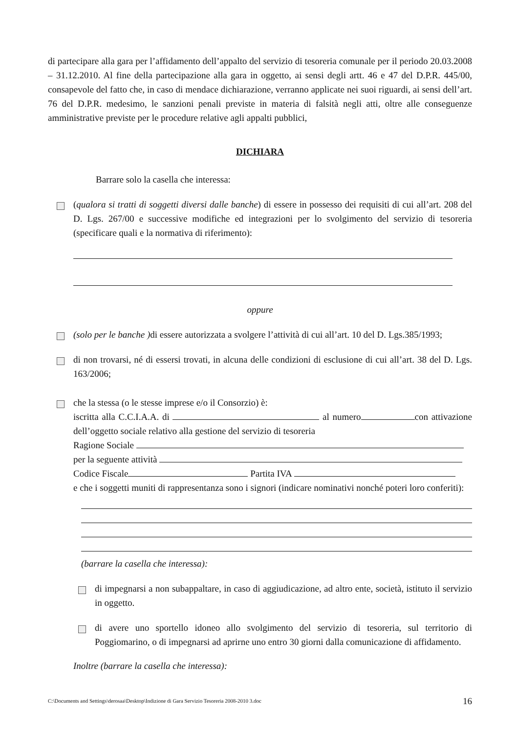di partecipare alla gara per l’affidamento dell’appalto del servizio di tesoreria comunale per il periodo 20.03.2008 – 31.12.2010. Al fine della partecipazione alla gara in oggetto, ai sensi degli artt. 46 e 47 del D.P.R. 445/00, consapevole del fatto che, in caso di mendace dichiarazione, verranno applicate nei suoi riguardi, ai sensi dell’art. 76 del D.P.R. medesimo, le sanzioni penali previste in materia di falsità negli atti, oltre alle conseguenze amministrative previste per le procedure relative agli appalti pubblici,
DICHIARA
Barrare solo la casella che interessa:
(qualora si tratti di soggetti diversi dalle banche) di essere in possesso dei requisiti di cui all’art. 208 del D. Lgs. 267/00 e successive modifiche ed integrazioni per lo svolgimento del servizio di tesoreria (specificare quali e la normativa di riferimento):
oppure
(solo per le banche ) di essere autorizzata a svolgere l’attività di cui all’art. 10 del D. Lgs.385/1993;
di non trovarsi, né di essersi trovati, in alcuna delle condizioni di esclusione di cui all’art. 38 del D. Lgs. 163/2006;
che la stessa (o le stesse imprese e/o il Consorzio) è:
iscritta alla C.C.I.A.A. di al numero con attivazione dell’oggetto sociale relativo alla gestione del servizio di tesoreria
Ragione Sociale
per la seguente attività
Codice Fiscale Partita IVA
e che i soggetti muniti di rappresentanza sono i signori (indicare nominativi nonché poteri loro conferiti):
(barrare la casella che interessa):
di impegnarsi a non subappaltare, in caso di aggiudicazione, ad altro ente, società, istituto il servizio in oggetto.
di avere uno sportello idoneo allo svolgimento del servizio di tesoreria, sul territorio di Poggiomarino, o di impegnarsi ad aprirne uno entro 30 giorni dalla comunicazione di affidamento.
Inoltre (barrare la casella che interessa):
C:\Documents and Settings\derosaa\Desktop\Indizione di Gara Servizio Tesoreria 2008-2010 3.doc 16